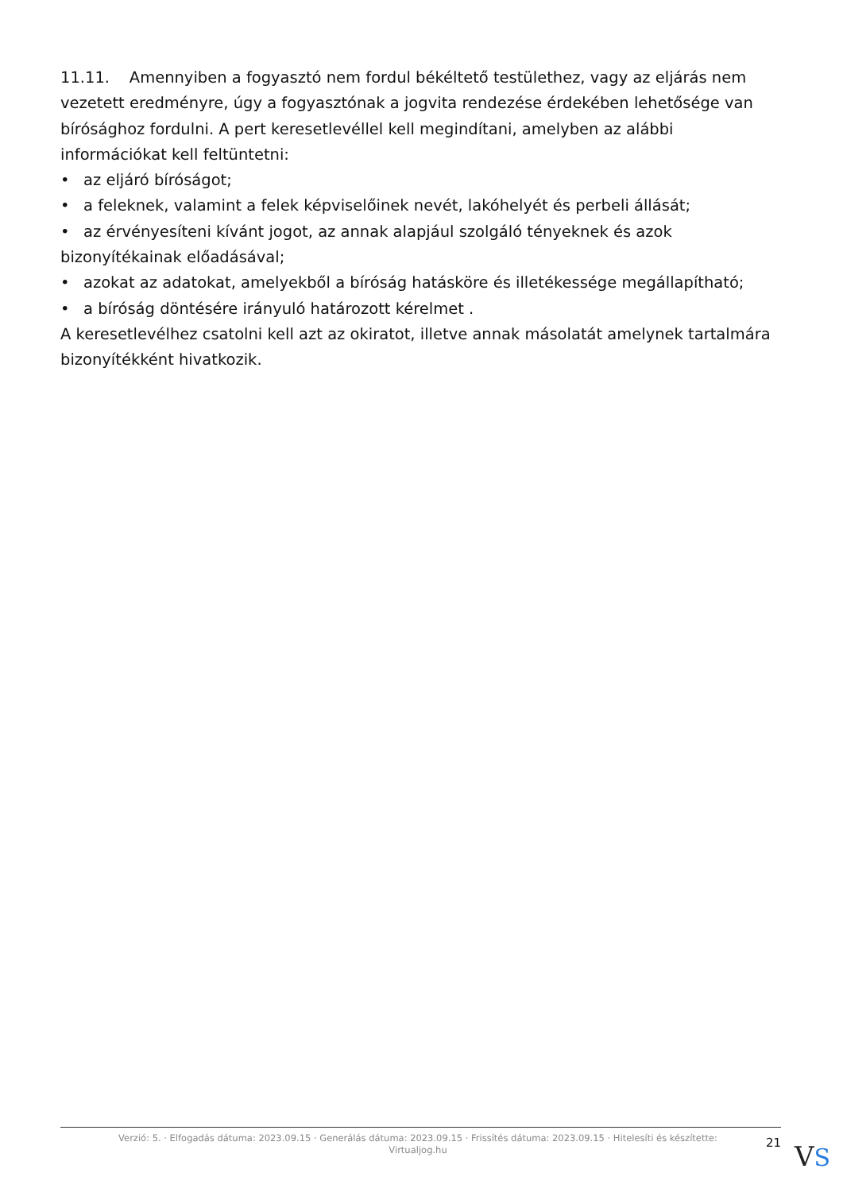11.11. Amennyiben a fogyasztó nem fordul békéltető testülethez, vagy az eljárás nem vezetett eredményre, úgy a fogyasztónak a jogvita rendezése érdekében lehetősége van bírósághoz fordulni. A pert keresetlevéllel kell megindítani, amelyben az alábbi információkat kell feltüntetni:
• az eljáró bíróságot;
• a feleknek, valamint a felek képviselőinek nevét, lakóhelyét és perbeli állását;
• az érvényesíteni kívánt jogot, az annak alapjául szolgáló tényeknek és azok bizonyítékainak előadásával;
• azokat az adatokat, amelyekből a bíróság hatásköre és illetékessége megállapítható;
• a bíróság döntésére irányuló határozott kérelmet .
A keresetlevélhez csatolni kell azt az okiratot, illetve annak másolatát amelynek tartalmára bizonyítékként hivatkozik.
Verzió: 5. · Elfogadás dátuma: 2023.09.15 · Generálás dátuma: 2023.09.15 · Frissítés dátuma: 2023.09.15 · Hitelesíti és készítette: Virtualjog.hu
21
VS